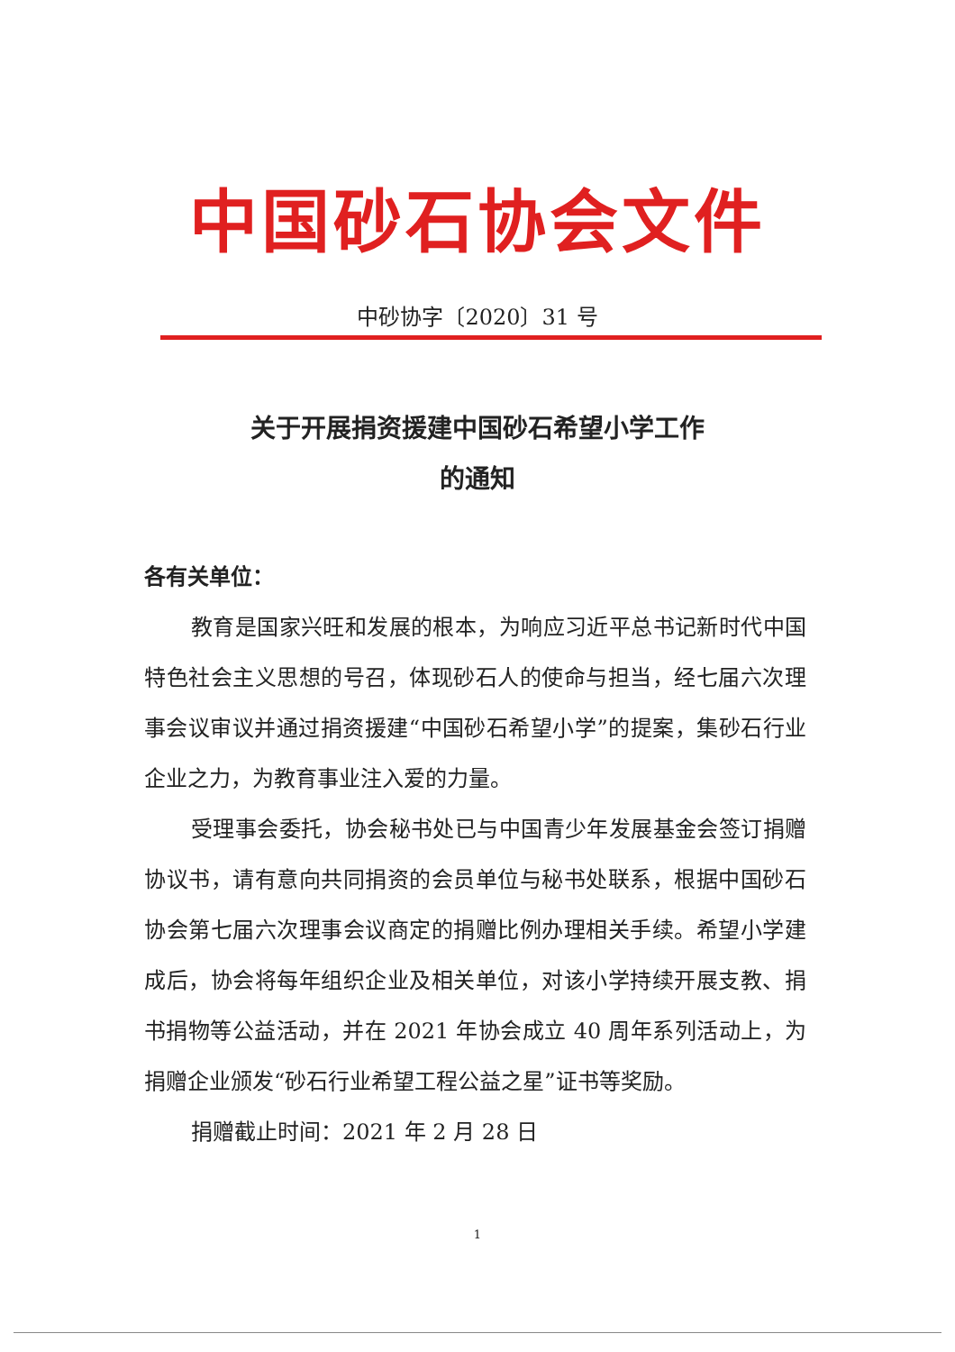中国砂石协会文件
中砂协字〔2020〕31 号
关于开展捐资援建中国砂石希望小学工作
的通知
各有关单位：
教育是国家兴旺和发展的根本，为响应习近平总书记新时代中国特色社会主义思想的号召，体现砂石人的使命与担当，经七届六次理事会议审议并通过捐资援建“中国砂石希望小学”的提案，集砂石行业企业之力，为教育事业注入爱的力量。
受理事会委托，协会秘书处已与中国青少年发展基金会签订捐赠协议书，请有意向共同捐资的会员单位与秘书处联系，根据中国砂石协会第七届六次理事会议商定的捐赠比例办理相关手续。希望小学建成后，协会将每年组织企业及相关单位，对该小学持续开展支教、捐书捐物等公益活动，并在 2021 年协会成立 40 周年系列活动上，为捐赠企业颁发“砂石行业希望工程公益之星”证书等奖励。
捐赠截止时间：2021 年 2 月 28 日
1